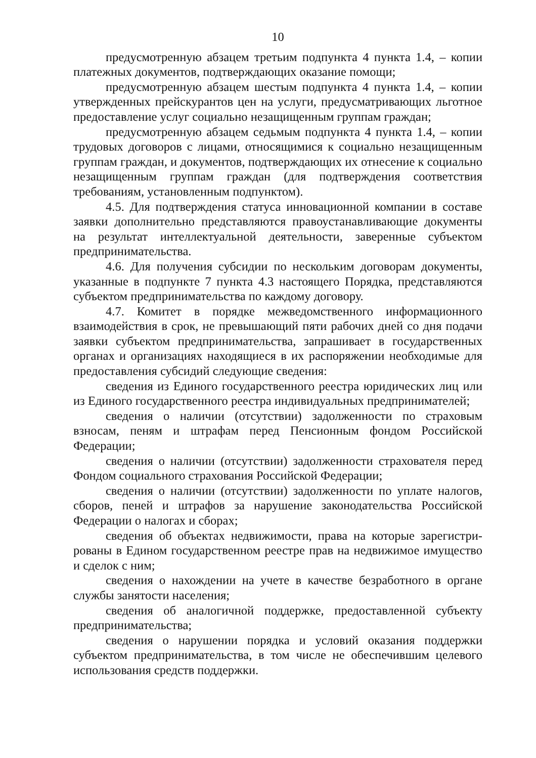10
предусмотренную абзацем третьим подпункта 4 пункта 1.4, – копии платежных документов, подтверждающих оказание помощи;
предусмотренную абзацем шестым подпункта 4 пункта 1.4, – копии утвержденных прейскурантов цен на услуги, предусматривающих льготное предоставление услуг социально незащищенным группам граждан;
предусмотренную абзацем седьмым подпункта 4 пункта 1.4, – копии трудовых договоров с лицами, относящимися к социально незащищенным группам граждан, и документов, подтверждающих их отнесение к социально незащищенным группам граждан (для подтверждения соответствия требованиям, установленным подпунктом).
4.5. Для подтверждения статуса инновационной компании в составе заявки дополнительно представляются правоустанавливающие документы на результат интеллектуальной деятельности, заверенные субъектом предпринимательства.
4.6. Для получения субсидии по нескольким договорам документы, указанные в подпункте 7 пункта 4.3 настоящего Порядка, представляются субъектом предпринимательства по каждому договору.
4.7. Комитет в порядке межведомственного информационного взаимодействия в срок, не превышающий пяти рабочих дней со дня подачи заявки субъектом предпринимательства, запрашивает в государственных органах и организациях находящиеся в их распоряжении необходимые для предоставления субсидий следующие сведения:
сведения из Единого государственного реестра юридических лиц или из Единого государственного реестра индивидуальных предпринимателей;
сведения о наличии (отсутствии) задолженности по страховым взносам, пеням и штрафам перед Пенсионным фондом Российской Федерации;
сведения о наличии (отсутствии) задолженности страхователя перед Фондом социального страхования Российской Федерации;
сведения о наличии (отсутствии) задолженности по уплате налогов, сборов, пеней и штрафов за нарушение законодательства Российской Федерации о налогах и сборах;
сведения об объектах недвижимости, права на которые зарегистри-рованы в Едином государственном реестре прав на недвижимое имущество и сделок с ним;
сведения о нахождении на учете в качестве безработного в органе службы занятости населения;
сведения об аналогичной поддержке, предоставленной субъекту предпринимательства;
сведения о нарушении порядка и условий оказания поддержки субъектом предпринимательства, в том числе не обеспечившим целевого использования средств поддержки.